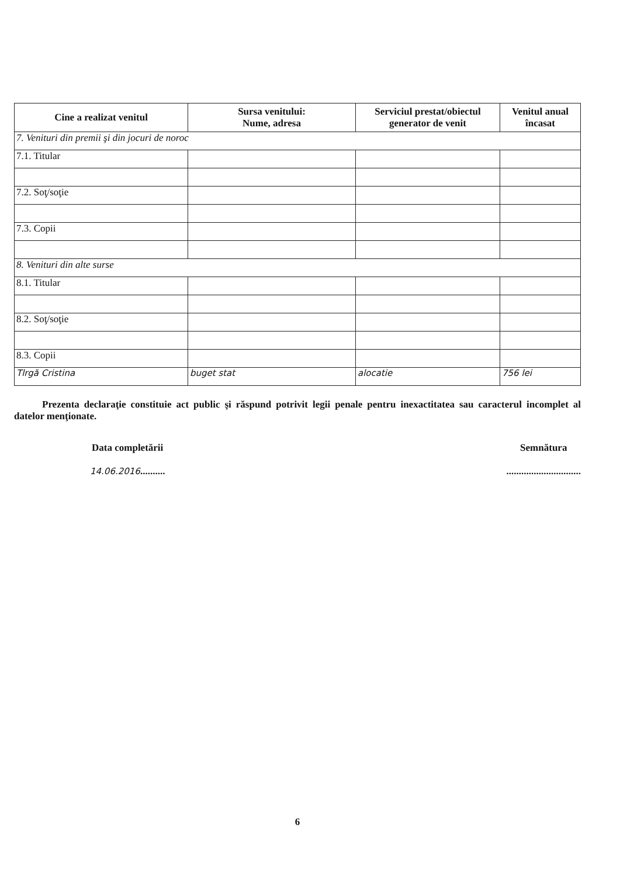| Cine a realizat venitul | Sursa venitului: Nume, adresa | Serviciul prestat/obiectul generator de venit | Venitul anual încasat |
| --- | --- | --- | --- |
| 7. Venituri din premii şi din jocuri de noroc | | | |
| 7.1. Titular | | | |
| 7.2. Soţ/soţie | | | |
| 7.3. Copii | | | |
| 8. Venituri din alte surse | | | |
| 8.1. Titular | | | |
| 8.2. Soţ/soţie | | | |
| 8.3. Copii | | | |
| Tlrgă Cristina | buget stat | alocatie | 756 lei |
Prezenta declaraţie constituie act public şi răspund potrivit legii penale pentru inexactitatea sau caracterul incomplet al datelor menţionate.
Data completării
14.06.2016..........
Semnătura
..............................
6